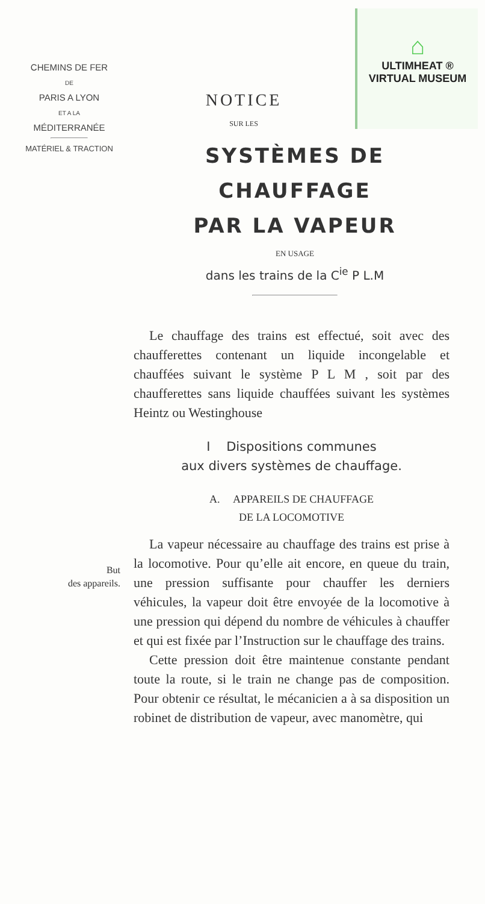CHEMINS DE FER
DE
PARIS A LYON
ET A LA
MÉDITERRANÉE
MATÉRIEL & TRACTION
NOTICE
SUR LES
⌂
ULTIMHEAT ®
VIRTUAL MUSEUM
SYSTÈMES DE CHAUFFAGE
PAR LA VAPEUR
EN USAGE
dans les trains de la C<sup>ie</sup> P L.M
Le chauffage des trains est effectué, soit avec des chaufferettes contenant un liquide incongelable et chauffées suivant le système P L M , soit par des chaufferettes sans liquide chauffées suivant les systèmes Heintz ou Westinghouse
I Dispositions communes
aux divers systèmes de chauffage.
A. APPAREILS DE CHAUFFAGE
DE LA LOCOMOTIVE
But
des appareils.
La vapeur nécessaire au chauffage des trains est prise à la locomotive. Pour qu’elle ait encore, en queue du train, une pression suffisante pour chauffer les derniers véhicules, la vapeur doit être envoyée de la locomotive à une pression qui dépend du nombre de véhicules à chauffer et qui est fixée par l’Instruction sur le chauffage des trains.
Cette pression doit être maintenue constante pendant toute la route, si le train ne change pas de composition. Pour obtenir ce résultat, le mécanicien a à sa disposition un robinet de distribution de vapeur, avec manomètre, qui